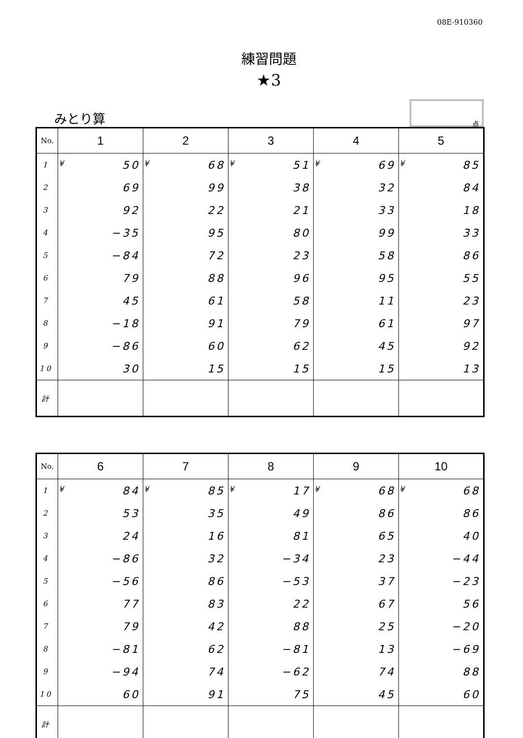08E-910360
練習問題
★3
みとり算
点
| No. | 1 | 2 | 3 | 4 | 5 |
| --- | --- | --- | --- | --- | --- |
| 1 | ¥ 50 | ¥ 68 | ¥ 51 | ¥ 69 | ¥ 85 |
| 2 | 69 | 99 | 38 | 32 | 84 |
| 3 | 92 | 22 | 21 | 33 | 18 |
| 4 | −35 | 95 | 80 | 99 | 33 |
| 5 | −84 | 72 | 23 | 58 | 86 |
| 6 | 79 | 88 | 96 | 95 | 55 |
| 7 | 45 | 61 | 58 | 11 | 23 |
| 8 | −18 | 91 | 79 | 61 | 97 |
| 9 | −86 | 60 | 62 | 45 | 92 |
| 10 | 30 | 15 | 15 | 15 | 13 |
| 計 | | | | | |
| No. | 6 | 7 | 8 | 9 | 10 |
| --- | --- | --- | --- | --- | --- |
| 1 | ¥ 84 | ¥ 85 | ¥ 17 | ¥ 68 | ¥ 68 |
| 2 | 53 | 35 | 49 | 86 | 86 |
| 3 | 24 | 16 | 81 | 65 | 40 |
| 4 | −86 | 32 | −34 | 23 | −44 |
| 5 | −56 | 86 | −53 | 37 | −23 |
| 6 | 77 | 83 | 22 | 67 | 56 |
| 7 | 79 | 42 | 88 | 25 | −20 |
| 8 | −81 | 62 | −81 | 13 | −69 |
| 9 | −94 | 74 | −62 | 74 | 88 |
| 10 | 60 | 91 | 75 | 45 | 60 |
| 計 | | | | | |